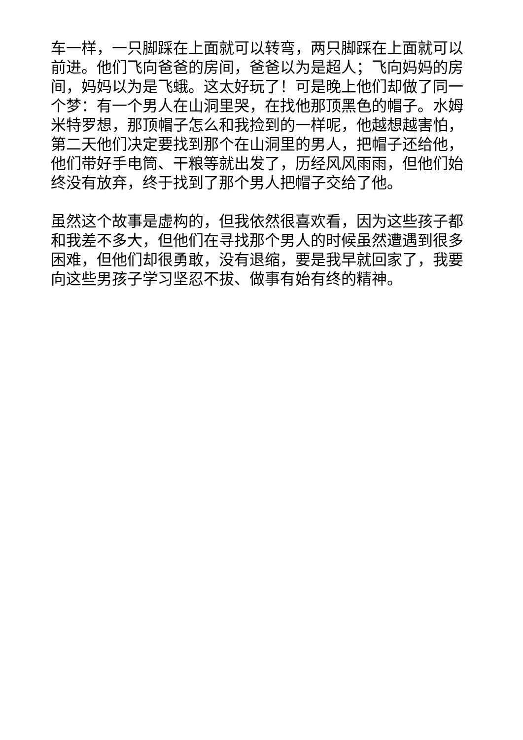车一样，一只脚踩在上面就可以转弯，两只脚踩在上面就可以前进。他们飞向爸爸的房间，爸爸以为是超人；飞向妈妈的房间，妈妈以为是飞蛾。这太好玩了！可是晚上他们却做了同一个梦：有一个男人在山洞里哭，在找他那顶黑色的帽子。水姆米特罗想，那顶帽子怎么和我捡到的一样呢，他越想越害怕，第二天他们决定要找到那个在山洞里的男人，把帽子还给他，他们带好手电筒、干粮等就出发了，历经风风雨雨，但他们始终没有放弃，终于找到了那个男人把帽子交给了他。
虽然这个故事是虚构的，但我依然很喜欢看，因为这些孩子都和我差不多大，但他们在寻找那个男人的时候虽然遭遇到很多困难，但他们却很勇敢，没有退缩，要是我早就回家了，我要向这些男孩子学习坚忍不拔、做事有始有终的精神。